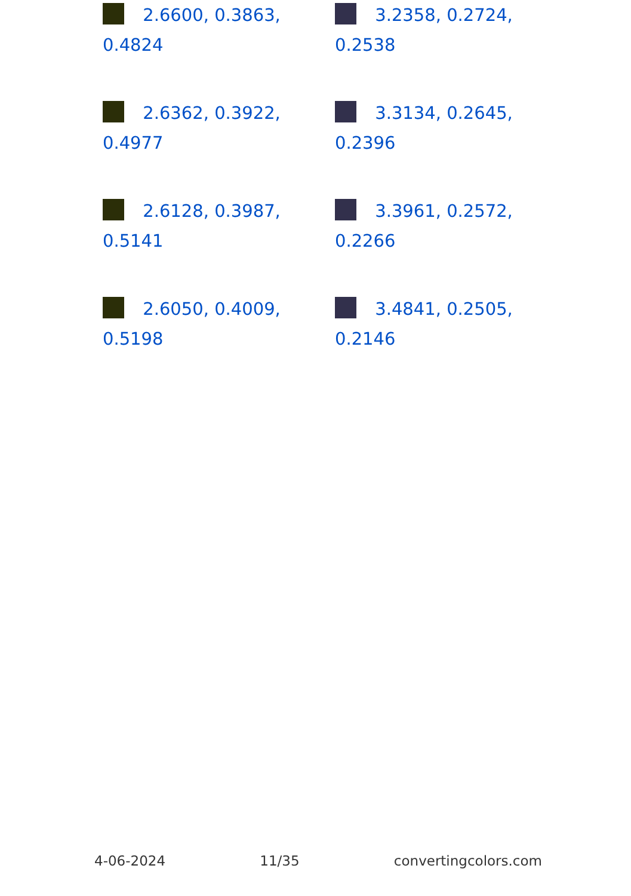2.6600, 0.3863, 0.4824
3.2358, 0.2724, 0.2538
2.6362, 0.3922, 0.4977
3.3134, 0.2645, 0.2396
2.6128, 0.3987, 0.5141
3.3961, 0.2572, 0.2266
2.6050, 0.4009, 0.5198
3.4841, 0.2505, 0.2146
4-06-2024 11/35 convertingcolors.com